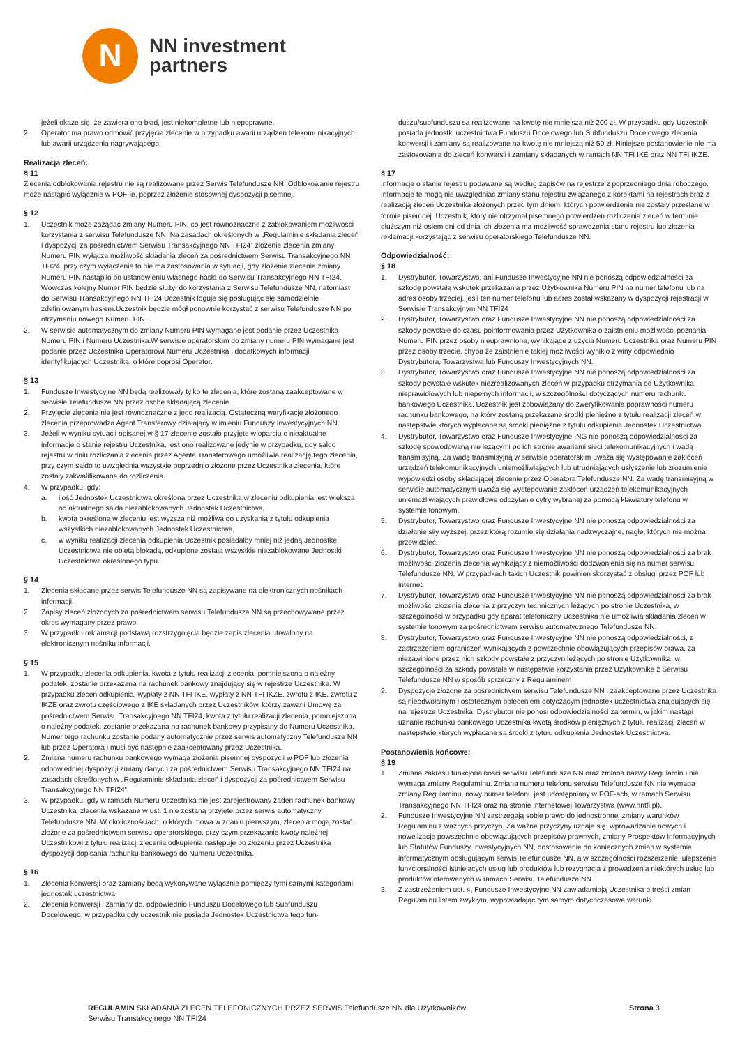N
NN investment
partners
jeżeli okaże się, że zawiera ono błąd, jest niekompletne lub niepoprawne.
2. Operator ma prawo odmówić przyjęcia zlecenie w przypadku awarii urządzeń telekomunikacyjnych lub awarii urządzenia nagrywającego.
Realizacja zleceń:
§ 11
Zlecenia odblokowania rejestru nie są realizowane przez Serwis Telefundusze NN. Odblokowanie rejestru może nastąpić wyłącznie w POF-ie, poprzez złożenie stosownej dyspozycji pisemnej.
§ 12
1. Uczestnik może zażądać zmiany Numeru PIN, co jest równoznaczne z zablokowaniem możliwości korzystania z serwisu Telefundusze NN. Na zasadach określonych w „Regulaminie składania zleceń i dyspozycji za pośrednictwem Serwisu Transakcyjnego NN TFI24” złożenie zlecenia zmiany Numeru PIN wyłącza możliwość składania zleceń za pośrednictwem Serwisu Transakcyjnego NN TFI24, przy czym wyłączenie to nie ma zastosowania w sytuacji, gdy złożenie zlecenia zmiany Numeru PIN nastąpiło po ustanowieniu własnego hasła do Serwisu Transakcyjnego NN TFI24. Wówczas kolejny Numer PIN będzie służył do korzystania z Serwisu Telefundusze NN, natomiast do Serwisu Transakcyjnego NN TFI24 Uczestnik loguje się posługując się samodzielnie zdefiniowanym hasłem.Uczestnik będzie mógł ponownie korzystać z serwisu Telefundusze NN po otrzymaniu nowego Numeru PIN.
2. W serwisie automatycznym do zmiany Numeru PIN wymagane jest podanie przez Uczestnika Numeru PIN i Numeru Uczestnika.W serwisie operatorskim do zmiany numeru PIN wymagane jest podanie przez Uczestnika Operatorowi Numeru Uczestnika i dodatkowych informacji identyfikujących Uczestnika, o które poprosi Operator.
§ 13
1. Fundusze Inwestycyjne NN będą realizowały tylko te zlecenia, które zostaną zaakceptowane w serwisie Telefundusze NN przez osobę składającą zlecenie.
2. Przyjęcie zlecenia nie jest równoznaczne z jego realizacją. Ostateczną weryfikację złożonego zlecenia przeprowadza Agent Transferowy działający w imieniu Funduszy Inwestycyjnych NN.
3. Jeżeli w wyniku sytuacji opisanej w § 17 zlecenie zostało przyjęte w oparciu o nieaktualne informacje o stanie rejestru Uczestnika, jest ono realizowane jedynie w przypadku, gdy saldo rejestru w dniu rozliczania zlecenia przez Agenta Transferowego umożliwia realizację tego zlecenia, przy czym saldo to uwzględnia wszystkie poprzednio złożone przez Uczestnika zlecenia, które zostały zakwalifikowane do rozliczenia.
4. W przypadku, gdy:
a. ilość Jednostek Uczestnictwa określona przez Uczestnika w zleceniu odkupienia jest większa od aktualnego salda niezablokowanych Jednostek Uczestnictwa,
b. kwota określona w zleceniu jest wyższa niż możliwa do uzyskania z tytułu odkupienia wszystkich niezablokowanych Jednostek Uczestnictwa,
c. w wyniku realizacji zlecenia odkupienia Uczestnik posiadałby mniej niż jedną Jednostkę Uczestnictwa nie objętą blokadą, odkupione zostają wszystkie niezablokowane Jednostki Uczestnictwa określonego typu.
§ 14
1. Zlecenia składane przez serwis Telefundusze NN są zapisywane na elektronicznych nośnikach informacji.
2. Zapisy zleceń złożonych za pośrednictwem serwisu Telefundusze NN są przechowywane przez okres wymagany przez prawo.
3. W przypadku reklamacji podstawą rozstrzygnięcia będzie zapis zlecenia utrwalony na elektronicznym nośniku informacji.
§ 15
1. W przypadku zlecenia odkupienia, kwota z tytułu realizacji zlecenia, pomniejszona o należny podatek, zostanie przekazana na rachunek bankowy znajdujący się w rejestrze Uczestnika. W przypadku zleceń odkupienia, wypłaty z NN TFI IKE, wypłaty z NN TFI IKZE, zwrotu z IKE, zwrotu z IKZE oraz zwrotu częściowego z IKE składanych przez Uczestników, którzy zawarli Umowę za pośrednictwem Serwisu Transakcyjnego NN TFI24, kwota z tytułu realizacji zlecenia, pomniejszona o należny podatek, zostanie przekazana na rachunek bankowy przypisany do Numeru Uczestnika. Numer tego rachunku zostanie podany automatycznie przez serwis automatyczny Telefundusze NN lub przez Operatora i musi być następnie zaakceptowany przez Uczestnika.
2. Zmiana numeru rachunku bankowego wymaga złożenia pisemnej dyspozycji w POF lub złożenia odpowiedniej dyspozycji zmiany danych za pośrednictwem Serwisu Transakcyjnego NN TFI24 na zasadach określonych w „Regulaminie składania zleceń i dyspozycji za pośrednictwem Serwisu Transakcyjnego NN TFI24”.
3. W przypadku, gdy w ramach Numeru Uczestnika nie jest zarejestrowany żaden rachunek bankowy Uczestnika, zlecenia wskazane w ust. 1 nie zostaną przyjęte przez serwis automatyczny Telefundusze NN. W okolicznościach, o których mowa w zdaniu pierwszym, zlecenia mogą zostać złożone za pośrednictwem serwisu operatorskiego, przy czym przekazanie kwoty należnej Uczestnikowi z tytułu realizacji zlecenia odkupienia następuje po złożeniu przez Uczestnika dyspozycji dopisania rachunku bankowego do Numeru Uczestnika.
§ 16
1. Zlecenia konwersji oraz zamiany będą wykonywane wyłącznie pomiędzy tymi samymi kategoriami jednostek uczestnictwa.
2. Zlecenia konwersji i zamiany do, odpowiednio Funduszu Docelowego lub Subfunduszu Docelowego, w przypadku gdy uczestnik nie posiada Jednostek Uczestnictwa tego fun-
duszu/subfunduszu są realizowane na kwotę nie mniejszą niż 200 zł. W przypadku gdy Uczestnik posiada jednostki uczestnictwa Funduszu Docelowego lub Subfunduszu Docelowego zlecenia konwersji i zamiany są realizowane na kwotę nie mniejszą niż 50 zł. Niniejsze postanowienie nie ma zastosowania do zleceń konwersji i zamiany składanych w ramach NN TFI IKE oraz NN TFI IKZE.
§ 17
Informacje o stanie rejestru podawane są według zapisów na rejestrze z poprzedniego dnia roboczego. Informacje te mogą nie uwzględniać zmiany stanu rejestru związanego z korektami na rejestrach oraz z realizacją zleceń Uczestnika złożonych przed tym dniem, których potwierdzenia nie zostały przesłane w formie pisemnej. Uczestnik, który nie otrzymał pisemnego potwierdzeń rozliczenia zleceń w terminie dłuższym niż osiem dni od dnia ich złożenia ma możliwość sprawdzenia stanu rejestru lub złożenia reklamacji korzystając z serwisu operatorskiego Telefundusze NN.
Odpowiedzialność:
§ 18
1. Dystrybutor, Towarzystwo, ani Fundusze Inwestycyjne NN nie ponoszą odpowiedzialności za szkodę powstałą wskutek przekazania przez Użytkownika Numeru PIN na numer telefonu lub na adres osoby trzeciej, jeśli ten numer telefonu lub adres został wskazany w dyspozycji rejestracji w Serwisie Transakcyjnym NN TFI24
2. Dystrybutor, Towarzystwo oraz Fundusze Inwestycyjne NN nie ponoszą odpowiedzialności za szkody powstałe do czasu poinformowania przez Użytkownika o zaistnieniu możliwości poznania Numeru PIN przez osoby nieuprawnione, wynikające z użycia Numeru Uczestnika oraz Numeru PIN przez osoby trzecie, chyba że zaistnienie takiej możliwości wynikło z winy odpowiednio Dystrybutora, Towarzystwa lub Funduszy Inwestycyjnych NN.
3. Dystrybutor, Towarzystwo oraz Fundusze Inwestycyjne NN nie ponoszą odpowiedzialności za szkody powstałe wskutek niezrealizowanych zleceń w przypadku otrzymania od Użytkownika nieprawidłowych lub niepełnych informacji, w szczególności dotyczących numeru rachunku bankowego Uczestnika. Uczestnik jest zobowiązany do zweryfikowania poprawności numeru rachunku bankowego, na który zostaną przekazane środki pieniężne z tytułu realizacji zleceń w następstwie których wypłacane są środki pieniężne z tytułu odkupienia Jednostek Uczestnictwa.
4. Dystrybutor, Towarzystwo oraz Fundusze Inwestycyjne ING nie ponoszą odpowiedzialności za szkodę spowodowaną nie leżącymi po ich stronie awariami sieci telekomunikacyjnych i wadą transmisyjną. Za wadę transmisyjną w serwisie operatorskim uważa się występowanie zakłóceń urządzeń telekomunikacyjnych uniemożliwiających lub utrudniających usłyszenie lub zrozumienie wypowiedzi osoby składającej zlecenie przez Operatora Telefundusze NN. Za wadę transmisyjną w serwisie automatycznym uważa się występowanie zakłóceń urządzeń telekomunikacyjnych uniemożliwiających prawidłowe odczytanie cyfry wybranej za pomocą klawiatury telefonu w systemie tonowym.
5. Dystrybutor, Towarzystwo oraz Fundusze Inwestycyjne NN nie ponoszą odpowiedzialności za działanie siły wyższej, przez którą rozumie się działania nadzwyczajne, nagłe, których nie można przewidzieć.
6. Dystrybutor, Towarzystwo oraz Fundusze Inwestycyjne NN nie ponoszą odpowiedzialności za brak możliwości złożenia zlecenia wynikający z niemożliwości dodzwonienia się na numer serwisu Telefundusze NN. W przypadkach takich Uczestnik powinien skorzystać z obsługi przez POF lub internet.
7. Dystrybutor, Towarzystwo oraz Fundusze Inwestycyjne NN nie ponoszą odpowiedzialności za brak możliwości złożenia zlecenia z przyczyn technicznych leżących po stronie Uczestnika, w szczególności w przypadku gdy aparat telefoniczny Uczestnika nie umożliwia składania zleceń w systemie tonowym za pośrednictwem serwisu automatycznego Telefundusze NN.
8. Dystrybutor, Towarzystwo oraz Fundusze Inwestycyjne NN nie ponoszą odpowiedzialności, z zastrzeżeniem ograniczeń wynikających z powszechnie obowiązujących przepisów prawa, za niezawinione przez nich szkody powstałe z przyczyn leżących po stronie Użytkownika, w szczególności za szkody powstałe w następstwie korzystania przez Użytkownika z Serwisu Telefundusze NN w sposób sprzeczny z Regulaminem
9. Dyspozycje złożone za pośrednictwem serwisu Telefundusze NN i zaakceptowane przez Uczestnika są nieodwołalnym i ostatecznym poleceniem dotyczącym jednostek uczestnictwa znajdujących się na rejestrze Uczestnika. Dystrybutor nie ponosi odpowiedzialności za termin, w jakim nastąpi uznanie rachunku bankowego Uczestnika kwotą środków pieniężnych z tytułu realizacji zleceń w następstwie których wypłacane są środki z tytułu odkupienia Jednostek Uczestnictwa.
Postanowienia końcowe:
§ 19
1. Zmiana zakresu funkcjonalności serwisu Telefundusze NN oraz zmiana nazwy Regulaminu nie wymaga zmiany Regulaminu. Zmiana numeru telefonu serwisu Telefundusze NN nie wymaga zmiany Regulaminu, nowy numer telefonu jest udostępniany w POF-ach, w ramach Serwisu Transakcyjnego NN TFI24 oraz na stronie internetowej Towarzystwa (www.nntfi.pl).
2. Fundusze Inwestycyjne NN zastrzegają sobie prawo do jednostronnej zmiany warunków Regulaminu z ważnych przyczyn. Za ważne przyczyny uznaje się: wprowadzanie nowych i nowelizacje powszechnie obowiązujących przepisów prawnych, zmiany Prospektów Informacyjnych lub Statutów Funduszy Inwestycyjnych NN, dostosowanie do koniecznych zmian w systemie informatycznym obsługującym serwis Telefundusze NN, a w szczególności rozszerzenie, ulepszenie funkcjonalności istniejących usług lub produktów lub rezygnacja z prowadzenia niektórych usług lub produktów oferowanych w ramach Serwisu Telefundusze NN.
3. Z zastrzeżeniem ust. 4, Fundusze Inwestycyjne NN zawiadamiają Uczestnika o treści zmian Regulaminu listem zwykłym, wypowiadając tym samym dotychczasowe warunki
REGULAMIN SKŁADANIA ZLECEŃ TELEFONICZNYCH PRZEZ SERWIS Telefundusze NN dla Użytkowników
Serwisu Transakcyjnego NN TFI24
Strona 3